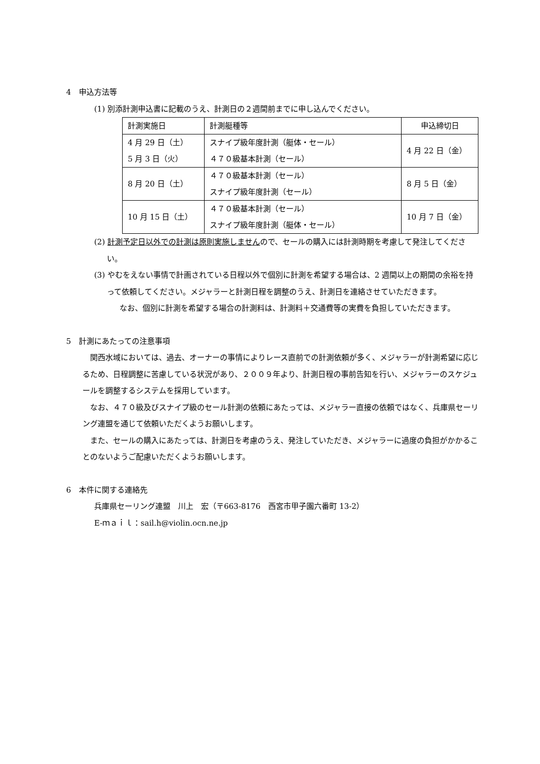4　申込方法等
(1) 別添計測申込書に記載のうえ、計測日の２週間前までに申し込んでください。
| 計測実施日 | 計測艇種等 | 申込締切日 |
| 4 月 29 日（土） 5 月 3 日（火） | スナイプ級年度計測（艇体・セール） ４７０級基本計測（セール） | 4 月 22 日（金） |
| 8 月 20 日（土） | ４７０級基本計測（セール） スナイプ級年度計測（セール） | 8 月 5 日（金） |
| 10 月 15 日（土） | ４７０級基本計測（セール） スナイプ級年度計測（艇体・セール） | 10 月 7 日（金） |
(2) 計測予定日以外での計測は原則実施しませんので、セールの購入には計測時期を考慮して発注してください。
(3) やむをえない事情で計画されている日程以外で個別に計測を希望する場合は、2 週間以上の期間の余裕を持って依頼してください。メジャラーと計測日程を調整のうえ、計測日を連絡させていただきます。
なお、個別に計測を希望する場合の計測料は、計測料＋交通費等の実費を負担していただきます。
5　計測にあたっての注意事項
関西水域においては、過去、オーナーの事情によりレース直前での計測依頼が多く、メジャラーが計測希望に応じるため、日程調整に苦慮している状況があり、２００９年より、計測日程の事前告知を行い、メジャラーのスケジュールを調整するシステムを採用しています。
なお、４７０級及びスナイプ級のセール計測の依頼にあたっては、メジャラー直接の依頼ではなく、兵庫県セーリング連盟を通じて依頼いただくようお願いします。
また、セールの購入にあたっては、計測日を考慮のうえ、発注していただき、メジャラーに過度の負担がかかることのないようご配慮いただくようお願いします。
6　本件に関する連絡先
兵庫県セーリング連盟　川上　宏（〒663-8176　西宮市甲子園六番町 13-2）
E-ｍａｉｌ：sail.h@violin.ocn.ne.jp